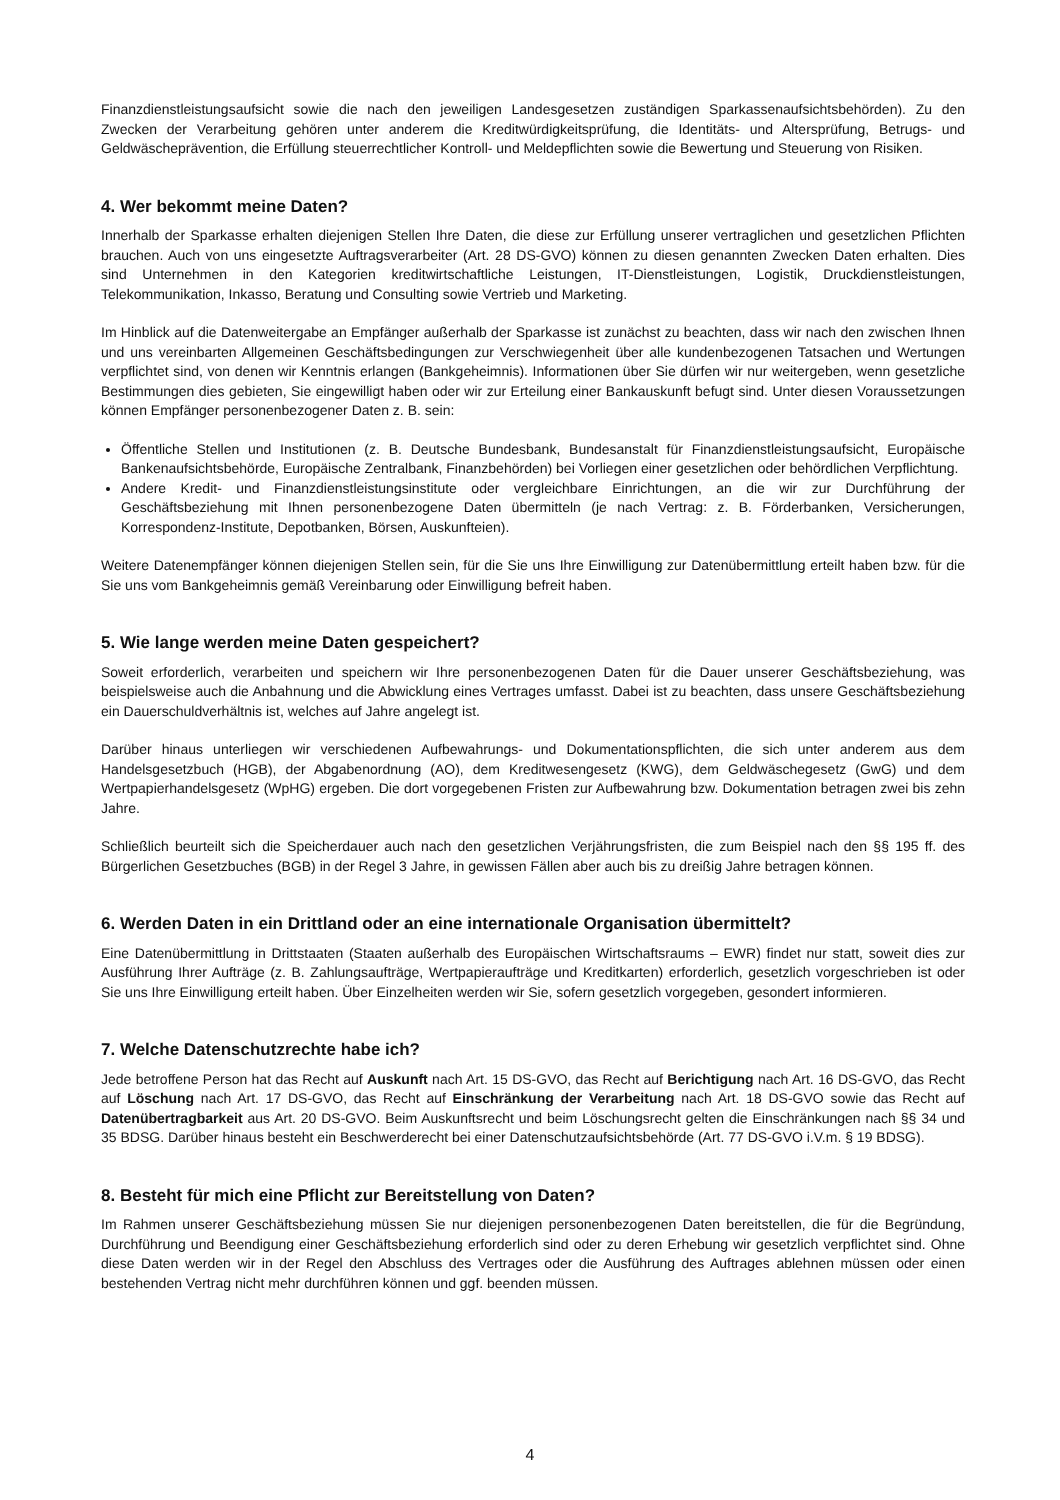Finanzdienstleistungsaufsicht sowie die nach den jeweiligen Landesgesetzen zuständigen Sparkassenaufsichtsbehörden). Zu den Zwecken der Verarbeitung gehören unter anderem die Kreditwürdigkeitsprüfung, die Identitäts- und Altersprüfung, Betrugs- und Geldwäscheprävention, die Erfüllung steuerrechtlicher Kontroll- und Meldepflichten sowie die Bewertung und Steuerung von Risiken.
4. Wer bekommt meine Daten?
Innerhalb der Sparkasse erhalten diejenigen Stellen Ihre Daten, die diese zur Erfüllung unserer vertraglichen und gesetzlichen Pflichten brauchen. Auch von uns eingesetzte Auftragsverarbeiter (Art. 28 DS-GVO) können zu diesen genannten Zwecken Daten erhalten. Dies sind Unternehmen in den Kategorien kreditwirtschaftliche Leistungen, IT-Dienstleistungen, Logistik, Druckdienstleistungen, Telekommunikation, Inkasso, Beratung und Consulting sowie Vertrieb und Marketing.
Im Hinblick auf die Datenweitergabe an Empfänger außerhalb der Sparkasse ist zunächst zu beachten, dass wir nach den zwischen Ihnen und uns vereinbarten Allgemeinen Geschäftsbedingungen zur Verschwiegenheit über alle kundenbezogenen Tatsachen und Wertungen verpflichtet sind, von denen wir Kenntnis erlangen (Bankgeheimnis). Informationen über Sie dürfen wir nur weitergeben, wenn gesetzliche Bestimmungen dies gebieten, Sie eingewilligt haben oder wir zur Erteilung einer Bankauskunft befugt sind. Unter diesen Voraussetzungen können Empfänger personenbezogener Daten z. B. sein:
Öffentliche Stellen und Institutionen (z. B. Deutsche Bundesbank, Bundesanstalt für Finanzdienstleistungsaufsicht, Europäische Bankenaufsichtsbehörde, Europäische Zentralbank, Finanzbehörden) bei Vorliegen einer gesetzlichen oder behördlichen Verpflichtung.
Andere Kredit- und Finanzdienstleistungsinstitute oder vergleichbare Einrichtungen, an die wir zur Durchführung der Geschäftsbeziehung mit Ihnen personenbezogene Daten übermitteln (je nach Vertrag: z. B. Förderbanken, Versicherungen, Korrespondenz-Institute, Depotbanken, Börsen, Auskunfteien).
Weitere Datenempfänger können diejenigen Stellen sein, für die Sie uns Ihre Einwilligung zur Datenübermittlung erteilt haben bzw. für die Sie uns vom Bankgeheimnis gemäß Vereinbarung oder Einwilligung befreit haben.
5. Wie lange werden meine Daten gespeichert?
Soweit erforderlich, verarbeiten und speichern wir Ihre personenbezogenen Daten für die Dauer unserer Geschäftsbeziehung, was beispielsweise auch die Anbahnung und die Abwicklung eines Vertrages umfasst. Dabei ist zu beachten, dass unsere Geschäftsbeziehung ein Dauerschuldverhältnis ist, welches auf Jahre angelegt ist.
Darüber hinaus unterliegen wir verschiedenen Aufbewahrungs- und Dokumentationspflichten, die sich unter anderem aus dem Handelsgesetzbuch (HGB), der Abgabenordnung (AO), dem Kreditwesengesetz (KWG), dem Geldwäschegesetz (GwG) und dem Wertpapierhandelsgesetz (WpHG) ergeben. Die dort vorgegebenen Fristen zur Aufbewahrung bzw. Dokumentation betragen zwei bis zehn Jahre.
Schließlich beurteilt sich die Speicherdauer auch nach den gesetzlichen Verjährungsfristen, die zum Beispiel nach den §§ 195 ff. des Bürgerlichen Gesetzbuches (BGB) in der Regel 3 Jahre, in gewissen Fällen aber auch bis zu dreißig Jahre betragen können.
6. Werden Daten in ein Drittland oder an eine internationale Organisation übermittelt?
Eine Datenübermittlung in Drittstaaten (Staaten außerhalb des Europäischen Wirtschaftsraums – EWR) findet nur statt, soweit dies zur Ausführung Ihrer Aufträge (z. B. Zahlungsaufträge, Wertpapieraufträge und Kreditkarten) erforderlich, gesetzlich vorgeschrieben ist oder Sie uns Ihre Einwilligung erteilt haben. Über Einzelheiten werden wir Sie, sofern gesetzlich vorgegeben, gesondert informieren.
7. Welche Datenschutzrechte habe ich?
Jede betroffene Person hat das Recht auf Auskunft nach Art. 15 DS-GVO, das Recht auf Berichtigung nach Art. 16 DS-GVO, das Recht auf Löschung nach Art. 17 DS-GVO, das Recht auf Einschränkung der Verarbeitung nach Art. 18 DS-GVO sowie das Recht auf Datenübertragbarkeit aus Art. 20 DS-GVO. Beim Auskunftsrecht und beim Löschungsrecht gelten die Einschränkungen nach §§ 34 und 35 BDSG. Darüber hinaus besteht ein Beschwerderecht bei einer Datenschutzaufsichtsbehörde (Art. 77 DS-GVO i.V.m. § 19 BDSG).
8. Besteht für mich eine Pflicht zur Bereitstellung von Daten?
Im Rahmen unserer Geschäftsbeziehung müssen Sie nur diejenigen personenbezogenen Daten bereitstellen, die für die Begründung, Durchführung und Beendigung einer Geschäftsbeziehung erforderlich sind oder zu deren Erhebung wir gesetzlich verpflichtet sind. Ohne diese Daten werden wir in der Regel den Abschluss des Vertrages oder die Ausführung des Auftrages ablehnen müssen oder einen bestehenden Vertrag nicht mehr durchführen können und ggf. beenden müssen.
4